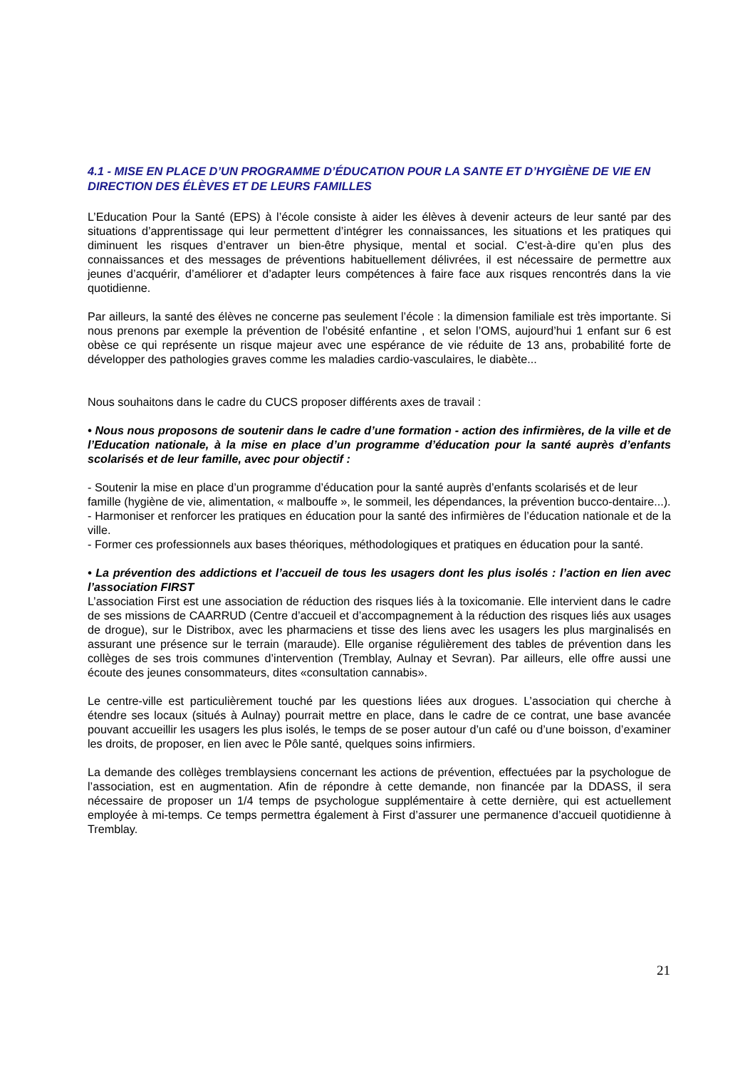4.1 - MISE EN PLACE D’UN PROGRAMME D’ÉDUCATION POUR LA SANTE ET D’HYGIÈNE DE VIE EN DIRECTION DES ÉLÈVES ET DE LEURS FAMILLES
L’Education Pour la Santé (EPS) à l’école consiste à aider les élèves à devenir acteurs de leur santé par des situations d’apprentissage qui leur permettent d’intégrer les connaissances, les situations et les pratiques qui diminuent les risques d’entraver un bien-être physique, mental et social. C’est-à-dire qu’en plus des connaissances et des messages de préventions habituellement délivrées, il est nécessaire de permettre aux jeunes d’acquérir, d’améliorer et d’adapter leurs compétences à faire face aux risques rencontrés dans la vie quotidienne.
Par ailleurs, la santé des élèves ne concerne pas seulement l’école : la dimension familiale est très importante. Si nous prenons par exemple la prévention de l’obésité enfantine , et selon l’OMS, aujourd’hui 1 enfant sur 6 est obèse ce qui représente un risque majeur avec une espérance de vie réduite de 13 ans, probabilité forte de développer des pathologies graves comme les maladies cardio-vasculaires, le diabète...
Nous souhaitons dans le cadre du CUCS proposer différents axes de travail :
• Nous nous proposons de soutenir dans le cadre d’une formation - action des infirmières, de la ville et de l’Education nationale, à la mise en place d’un programme d’éducation pour la santé auprès d’enfants scolarisés et de leur famille, avec pour objectif :
- Soutenir la mise en place d’un programme d’éducation pour la santé auprès d’enfants scolarisés et de leur famille (hygiène de vie, alimentation, « malbouffe », le sommeil, les dépendances, la prévention bucco-dentaire...).
- Harmoniser et renforcer les pratiques en éducation pour la santé des infirmières de l’éducation nationale et de la ville.
- Former ces professionnels aux bases théoriques, méthodologiques et pratiques en éducation pour la santé.
• La prévention des addictions et l’accueil de tous les usagers dont les plus isolés : l’action en lien avec l’association FIRST
L’association First est une association de réduction des risques liés à la toxicomanie. Elle intervient dans le cadre de ses missions de CAARRUD (Centre d’accueil et d’accompagnement à la réduction des risques liés aux usages de drogue), sur le Distribox, avec les pharmaciens et tisse des liens avec les usagers les plus marginalisés en assurant une présence sur le terrain (maraude). Elle organise régulièrement des tables de prévention dans les collèges de ses trois communes d’intervention (Tremblay, Aulnay et Sevran). Par ailleurs, elle offre aussi une écoute des jeunes consommateurs, dites «consultation cannabis».
Le centre-ville est particulièrement touché par les questions liées aux drogues. L’association qui cherche à étendre ses locaux (situés à Aulnay) pourrait mettre en place, dans le cadre de ce contrat, une base avancée pouvant accueillir les usagers les plus isolés, le temps de se poser autour d’un café ou d’une boisson, d’examiner les droits, de proposer, en lien avec le Pôle santé, quelques soins infirmiers.
La demande des collèges tremblaysiens concernant les actions de prévention, effectuées par la psychologue de l’association, est en augmentation. Afin de répondre à cette demande, non financée par la DDASS, il sera nécessaire de proposer un 1/4 temps de psychologue supplémentaire à cette dernière, qui est actuellement employée à mi-temps. Ce temps permettra également à First d’assurer une permanence d’accueil quotidienne à Tremblay.
21